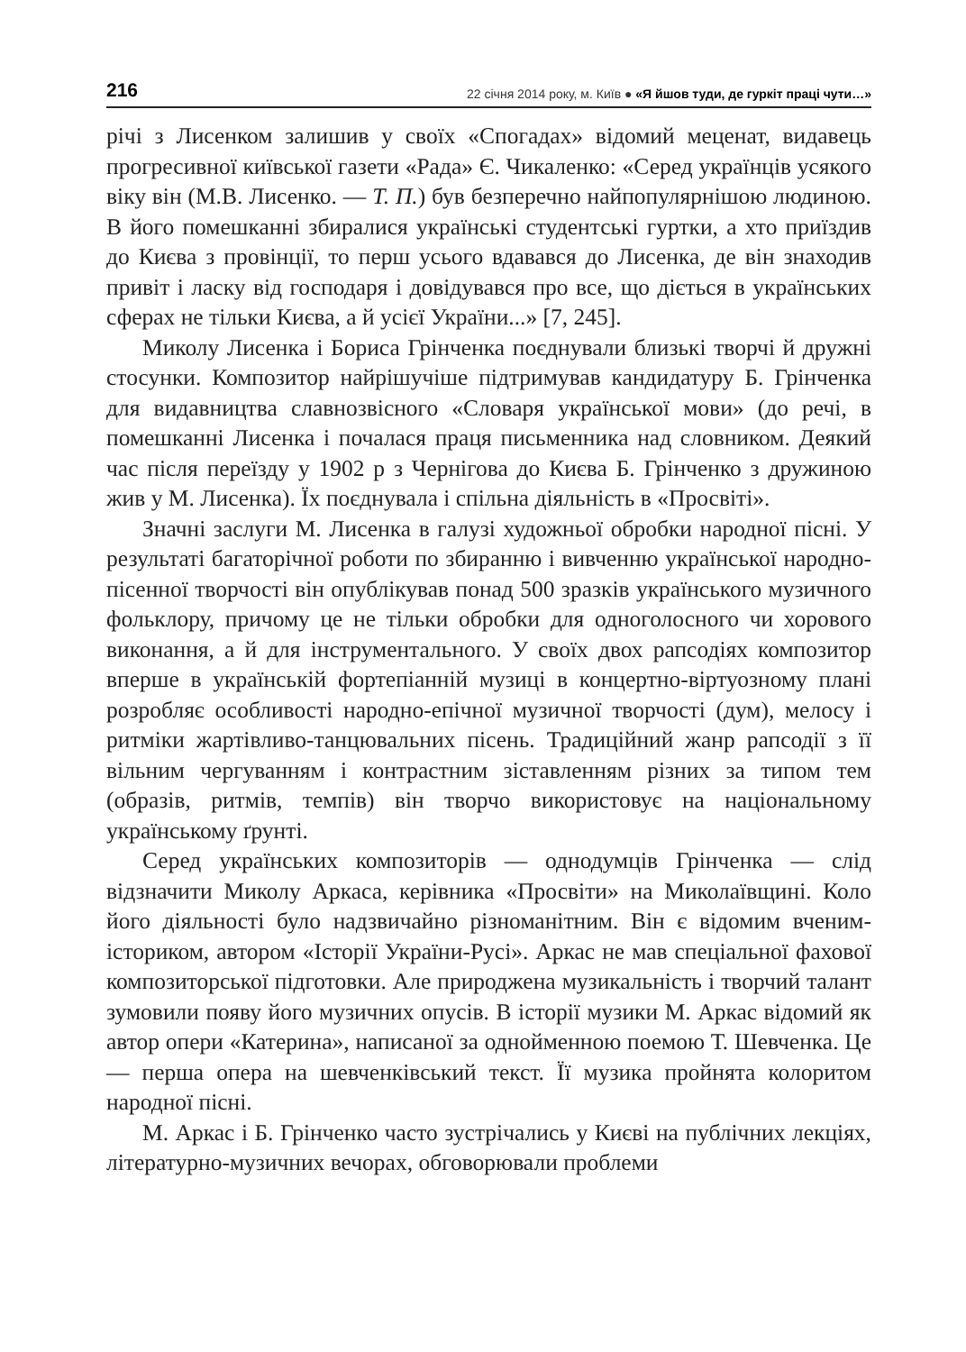216 22 січня 2014 року, м. Київ ● «Я йшов туди, де гуркіт праці чути…»
річі з Лисенком залишив у своїх «Спогадах» відомий меценат, видавець прогресивної київської газети «Рада» Є. Чикаленко: «Серед українців усякого віку він (М.В. Лисенко. — Т. П.) був безперечно найпопулярнішою людиною. В його помешканні збиралися українські студентські гуртки, а хто приїздив до Києва з провінції, то перш усього вдавався до Лисенка, де він знаходив привіт і ласку від господаря і довідувався про все, що діється в українських сферах не тільки Києва, а й усієї України...» [7, 245].
Миколу Лисенка і Бориса Грінченка поєднували близькі творчі й дружні стосунки. Композитор найрішучіше підтримував кандидатуру Б. Грінченка для видавництва славнозвісного «Словаря української мови» (до речі, в помешканні Лисенка і почалася праця письменника над словником. Деякий час після переїзду у 1902 р з Чернігова до Києва Б. Грінченко з дружиною жив у М. Лисенка). Їх поєднувала і спільна діяльність в «Просвіті».
Значні заслуги М. Лисенка в галузі художньої обробки народної пісні. У результаті багаторічної роботи по збиранню і вивченню української народно-пісенної творчості він опублікував понад 500 зразків українського музичного фольклору, причому це не тільки обробки для одноголосного чи хорового виконання, а й для інструментального. У своїх двох рапсодіях композитор вперше в українській фортепіанній музиці в концертно-віртуозному плані розробляє особливості народно-епічної музичної творчості (дум), мелосу і ритміки жартівливо-танцювальних пісень. Традиційний жанр рапсодії з її вільним чергуванням і контрастним зіставленням різних за типом тем (образів, ритмів, темпів) він творчо використовує на національному українському ґрунті.
Серед українських композиторів — однодумців Грінченка — слід відзначити Миколу Аркаса, керівника «Просвіти» на Миколаївщині. Коло його діяльності було надзвичайно різноманітним. Він є відомим вченим-істориком, автором «Історії України-Русі». Аркас не мав спеціальної фахової композиторської підготовки. Але природжена музикальність і творчий талант зумовили появу його музичних опусів. В історії музики М. Аркас відомий як автор опери «Катерина», написаної за однойменною поемою Т. Шевченка. Це — перша опера на шевченківський текст. Її музика пройнята колоритом народної пісні.
М. Аркас і Б. Грінченко часто зустрічались у Києві на публічних лекціях, літературно-музичних вечорах, обговорювали проблеми